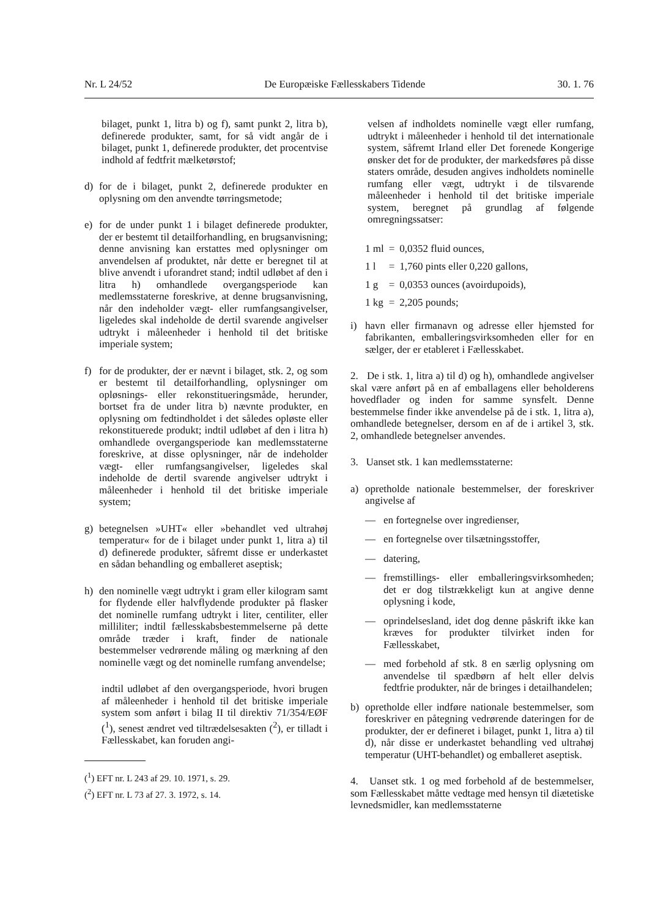Nr. L 24/52 De Europæiske Fællesskabers Tidende 30. 1. 76
bilaget, punkt 1, litra b) og f), samt punkt 2, litra b), definerede produkter, samt, for så vidt angår de i bilaget, punkt 1, definerede produkter, det procentvise indhold af fedtfrit mælketørstof;
d) for de i bilaget, punkt 2, definerede produkter en oplysning om den anvendte tørringsmetode;
e) for de under punkt 1 i bilaget definerede produkter, der er bestemt til detailforhandling, en brugsanvisning; denne anvisning kan erstattes med oplysninger om anvendelsen af produktet, når dette er beregnet til at blive anvendt i uforandret stand; indtil udløbet af den i litra h) omhandlede overgangsperiode kan medlemsstaterne foreskrive, at denne brugsanvisning, når den indeholder vægt- eller rumfangsangivelser, ligeledes skal indeholde de dertil svarende angivelser udtrykt i måleenheder i henhold til det britiske imperiale system;
f) for de produkter, der er nævnt i bilaget, stk. 2, og som er bestemt til detailforhandling, oplysninger om opløsnings- eller rekonstitueringsmåde, herunder, bortset fra de under litra b) nævnte produkter, en oplysning om fedtindholdet i det således opløste eller rekonstituerede produkt; indtil udløbet af den i litra h) omhandlede overgangsperiode kan medlemsstaterne foreskrive, at disse oplysninger, når de indeholder vægt- eller rumfangsangivelser, ligeledes skal indeholde de dertil svarende angivelser udtrykt i måleenheder i henhold til det britiske imperiale system;
g) betegnelsen »UHT« eller »behandlet ved ultrahøj temperatur« for de i bilaget under punkt 1, litra a) til d) definerede produkter, såfremt disse er underkastet en sådan behandling og emballeret aseptisk;
h) den nominelle vægt udtrykt i gram eller kilogram samt for flydende eller halvflydende produkter på flasker det nominelle rumfang udtrykt i liter, centiliter, eller milliliter; indtil fællesskabsbestemmelserne på dette område træder i kraft, finder de nationale bestemmelser vedrørende måling og mærkning af den nominelle vægt og det nominelle rumfang anvendelse;
indtil udløbet af den overgangsperiode, hvori brugen af måleenheder i henhold til det britiske imperiale system som anført i bilag II til direktiv 71/354/EØF (<sup>1</sup>), senest ændret ved tiltrædelsesakten (<sup>2</sup>), er tilladt i Fællesskabet, kan foruden angi-
(<sup>1</sup>) EFT nr. L 243 af 29. 10. 1971, s. 29.
(<sup>2</sup>) EFT nr. L 73 af 27. 3. 1972, s. 14.
velsen af indholdets nominelle vægt eller rumfang, udtrykt i måleenheder i henhold til det internationale system, såfremt Irland eller Det forenede Kongerige ønsker det for de produkter, der markedsføres på disse staters område, desuden angives indholdets nominelle rumfang eller vægt, udtrykt i de tilsvarende måleenheder i henhold til det britiske imperiale system, beregnet på grundlag af følgende omregningssatser:
| 1 ml | = | 0,0352 fluid ounces, |
| 1 l | = | 1,760 pints eller 0,220 gallons, |
| 1 g | = | 0,0353 ounces (avoirdupoids), |
| 1 kg | = | 2,205 pounds; |
i) havn eller firmanavn og adresse eller hjemsted for fabrikanten, emballeringsvirksomheden eller for en sælger, der er etableret i Fællesskabet.
2. De i stk. 1, litra a) til d) og h), omhandlede angivelser skal være anført på en af emballagens eller beholderens hovedflader og inden for samme synsfelt. Denne bestemmelse finder ikke anvendelse på de i stk. 1, litra a), omhandlede betegnelser, dersom en af de i artikel 3, stk. 2, omhandlede betegnelser anvendes.
3. Uanset stk. 1 kan medlemsstaterne:
a) opretholde nationale bestemmelser, der foreskriver angivelse af
— en fortegnelse over ingredienser,
— en fortegnelse over tilsætningsstoffer,
— datering,
— fremstillings- eller emballeringsvirksomheden; det er dog tilstrækkeligt kun at angive denne oplysning i kode,
— oprindelsesland, idet dog denne påskrift ikke kan kræves for produkter tilvirket inden for Fællesskabet,
— med forbehold af stk. 8 en særlig oplysning om anvendelse til spædbørn af helt eller delvis fedtfrie produkter, når de bringes i detailhandelen;
b) opretholde eller indføre nationale bestemmelser, som foreskriver en påtegning vedrørende dateringen for de produkter, der er defineret i bilaget, punkt 1, litra a) til d), når disse er underkastet behandling ved ultrahøj temperatur (UHT-behandlet) og emballeret aseptisk.
4. Uanset stk. 1 og med forbehold af de bestemmelser, som Fællesskabet måtte vedtage med hensyn til diætetiske levnedsmidler, kan medlemsstaterne